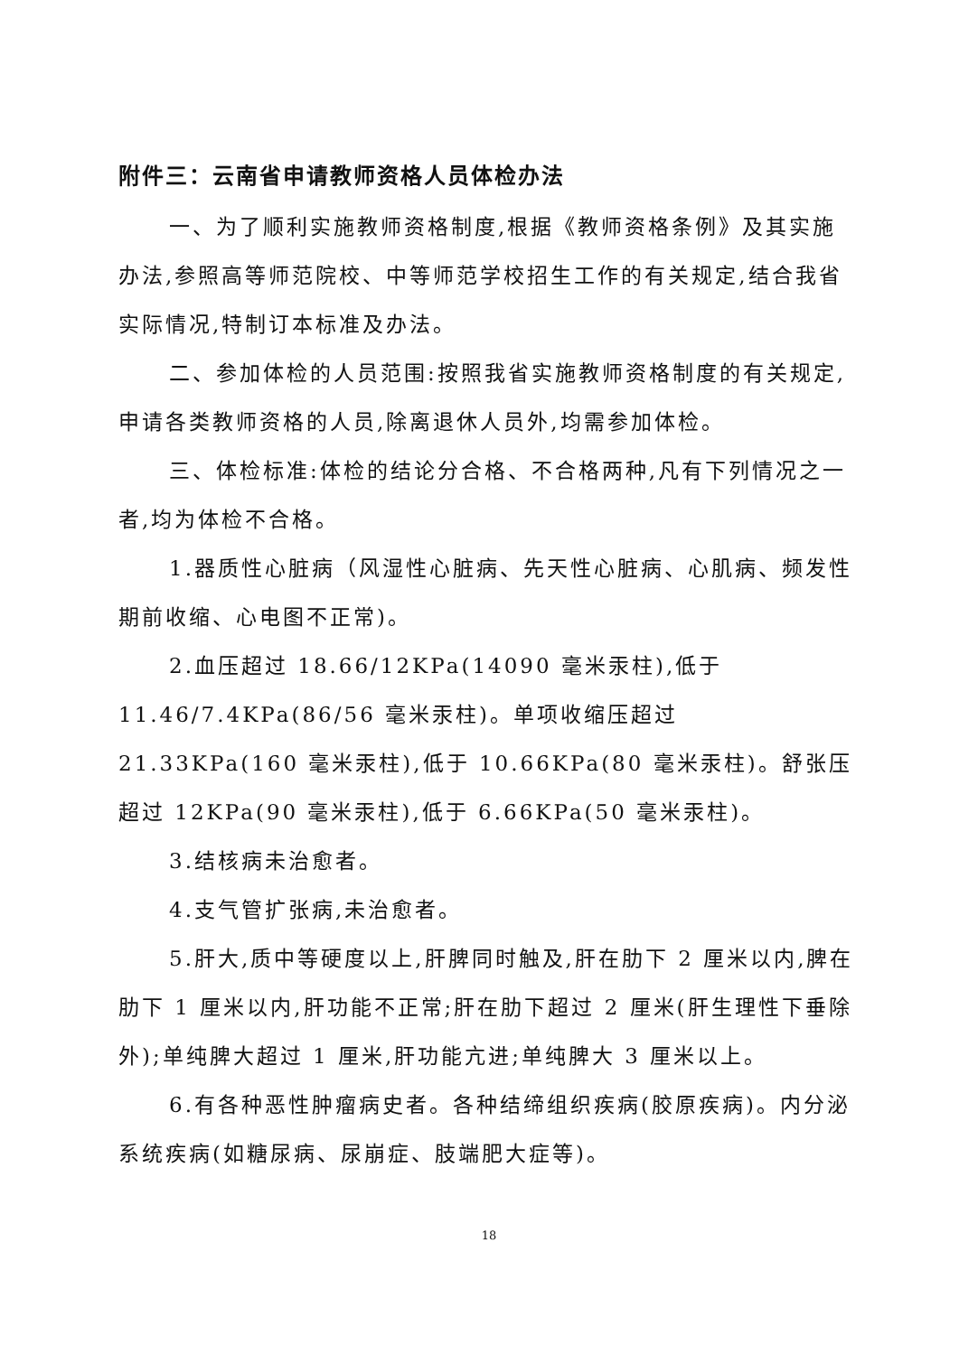附件三：云南省申请教师资格人员体检办法
一、为了顺利实施教师资格制度,根据《教师资格条例》及其实施办法,参照高等师范院校、中等师范学校招生工作的有关规定,结合我省实际情况,特制订本标准及办法。
二、参加体检的人员范围:按照我省实施教师资格制度的有关规定,申请各类教师资格的人员,除离退休人员外,均需参加体检。
三、体检标准:体检的结论分合格、不合格两种,凡有下列情况之一者,均为体检不合格。
1.器质性心脏病（风湿性心脏病、先天性心脏病、心肌病、频发性期前收缩、心电图不正常)。
2.血压超过 18.66/12KPa(14090 毫米汞柱),低于 11.46/7.4KPa(86/56 毫米汞柱)。单项收缩压超过 21.33KPa(160 毫米汞柱),低于 10.66KPa(80 毫米汞柱)。舒张压超过 12KPa(90 毫米汞柱),低于 6.66KPa(50 毫米汞柱)。
3.结核病未治愈者。
4.支气管扩张病,未治愈者。
5.肝大,质中等硬度以上,肝脾同时触及,肝在肋下 2 厘米以内,脾在肋下 1 厘米以内,肝功能不正常;肝在肋下超过 2 厘米(肝生理性下垂除外);单纯脾大超过 1 厘米,肝功能亢进;单纯脾大 3 厘米以上。
6.有各种恶性肿瘤病史者。各种结缔组织疾病(胶原疾病)。内分泌系统疾病(如糖尿病、尿崩症、肢端肥大症等)。
18